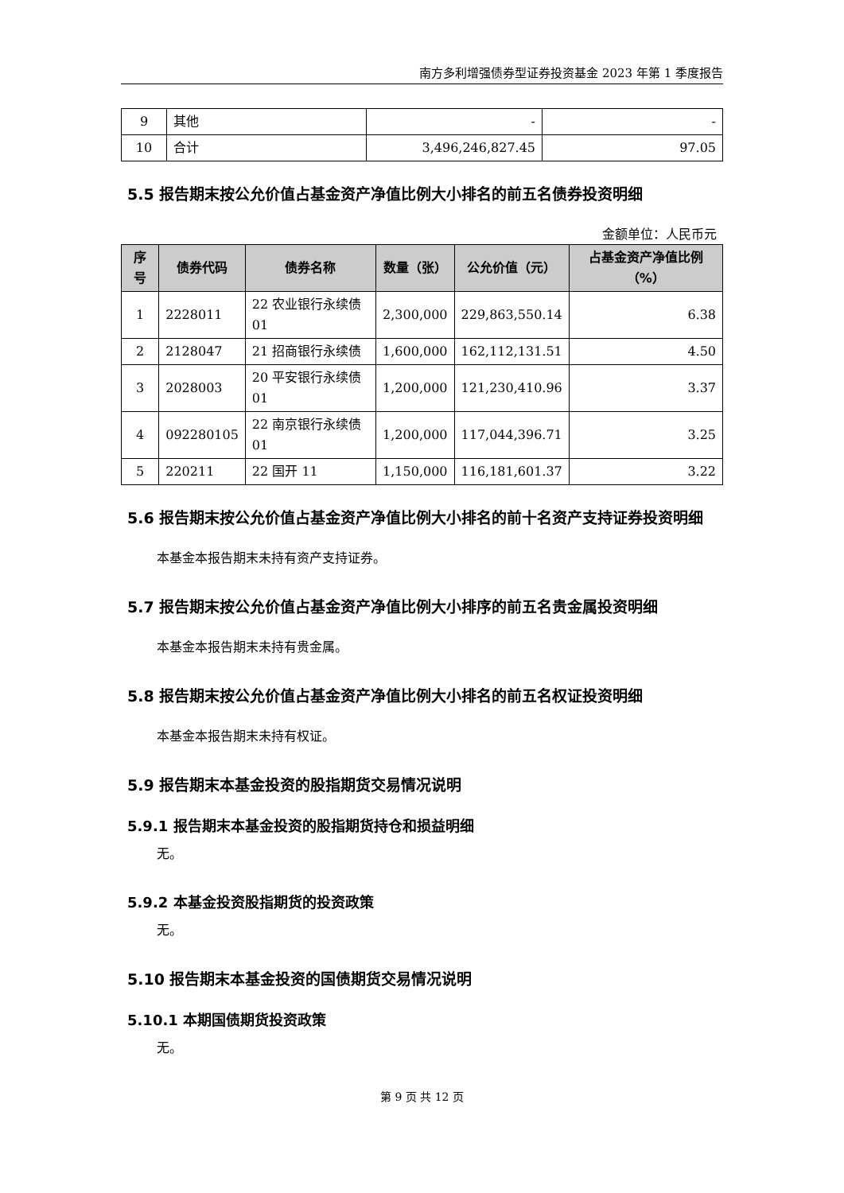南方多利增强债券型证券投资基金 2023 年第 1 季度报告
| 9 | 其他 | - | - |
| 10 | 合计 | 3,496,246,827.45 | 97.05 |
5.5 报告期末按公允价值占基金资产净值比例大小排名的前五名债券投资明细
金额单位：人民币元
| 序号 | 债券代码 | 债券名称 | 数量（张） | 公允价值（元） | 占基金资产净值比例（%） |
| --- | --- | --- | --- | --- | --- |
| 1 | 2228011 | 22 农业银行永续债 01 | 2,300,000 | 229,863,550.14 | 6.38 |
| 2 | 2128047 | 21 招商银行永续债 | 1,600,000 | 162,112,131.51 | 4.50 |
| 3 | 2028003 | 20 平安银行永续债 01 | 1,200,000 | 121,230,410.96 | 3.37 |
| 4 | 092280105 | 22 南京银行永续债 01 | 1,200,000 | 117,044,396.71 | 3.25 |
| 5 | 220211 | 22 国开 11 | 1,150,000 | 116,181,601.37 | 3.22 |
5.6 报告期末按公允价值占基金资产净值比例大小排名的前十名资产支持证券投资明细
本基金本报告期末未持有资产支持证券。
5.7 报告期末按公允价值占基金资产净值比例大小排序的前五名贵金属投资明细
本基金本报告期末未持有贵金属。
5.8 报告期末按公允价值占基金资产净值比例大小排名的前五名权证投资明细
本基金本报告期末未持有权证。
5.9 报告期末本基金投资的股指期货交易情况说明
5.9.1 报告期末本基金投资的股指期货持仓和损益明细
无。
5.9.2 本基金投资股指期货的投资政策
无。
5.10 报告期末本基金投资的国债期货交易情况说明
5.10.1 本期国债期货投资政策
无。
第 9 页 共 12 页